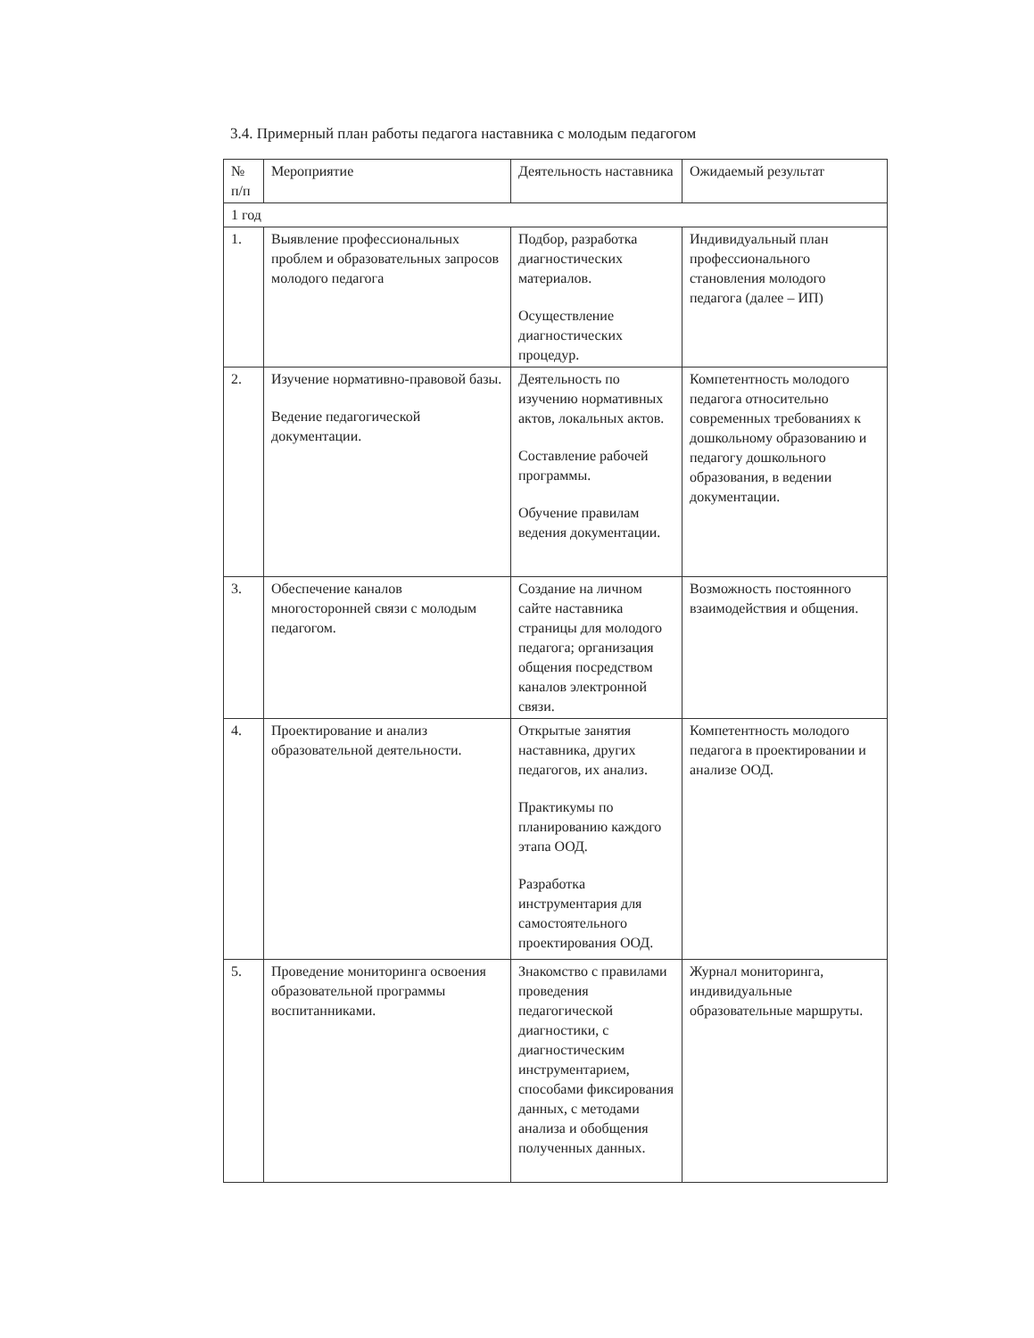3.4. Примерный план работы педагога наставника с молодым педагогом
| № п/п | Мероприятие | Деятельность наставника | Ожидаемый результат |
| --- | --- | --- | --- |
| 1 год | | | |
| 1. | Выявление профессиональных проблем и образовательных запросов молодого педагога | Подбор, разработка диагностических материалов. Осуществление диагностических процедур. | Индивидуальный план профессионального становления молодого педагога (далее – ИП) |
| 2. | Изучение нормативно-правовой базы. Ведение педагогической документации. | Деятельность по изучению нормативных актов, локальных актов. Составление рабочей программы. Обучение правилам ведения документации. | Компетентность молодого педагога относительно современных требованиях к дошкольному образованию и педагогу дошкольного образования, в ведении документации. |
| 3. | Обеспечение каналов многосторонней связи с молодым педагогом. | Создание на личном сайте наставника страницы для молодого педагога; организация общения посредством каналов электронной связи. | Возможность постоянного взаимодействия и общения. |
| 4. | Проектирование и анализ образовательной деятельности. | Открытые занятия наставника, других педагогов, их анализ. Практикумы по планированию каждого этапа ООД. Разработка инструментария для самостоятельного проектирования ООД. | Компетентность молодого педагога в проектировании и анализе ООД. |
| 5. | Проведение мониторинга освоения образовательной программы воспитанниками. | Знакомство с правилами проведения педагогической диагностики, с диагностическим инструментарием, способами фиксирования данных, с методами анализа и обобщения полученных данных. | Журнал мониторинга, индивидуальные образовательные маршруты. |